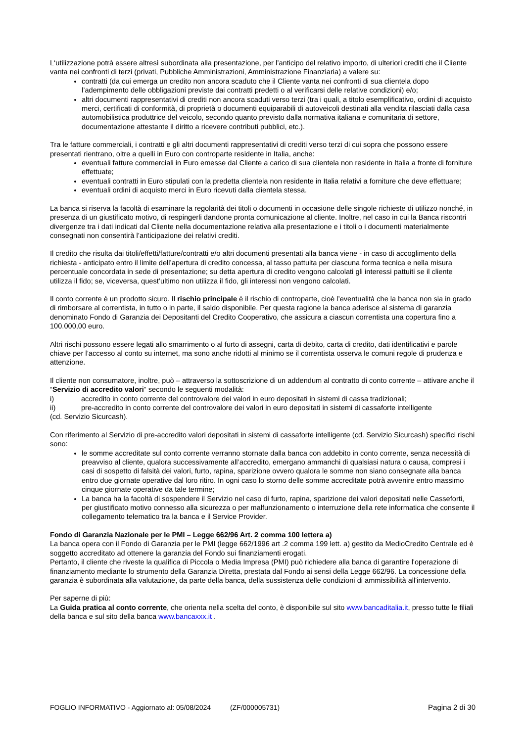L‘utilizzazione potrà essere altresì subordinata alla presentazione, per l’anticipo del relativo importo, di ulteriori crediti che il Cliente vanta nei confronti di terzi (privati, Pubbliche Amministrazioni, Amministrazione Finanziaria) a valere su:
contratti (da cui emerga un credito non ancora scaduto che il Cliente vanta nei confronti di sua clientela dopo l’adempimento delle obbligazioni previste dai contratti predetti o al verificarsi delle relative condizioni) e/o;
altri documenti rappresentativi di crediti non ancora scaduti verso terzi (tra i quali, a titolo esemplificativo, ordini di acquisto merci, certificati di conformità, di proprietà o documenti equiparabili di autoveicoli destinati alla vendita rilasciati dalla casa automobilistica produttrice del veicolo, secondo quanto previsto dalla normativa italiana e comunitaria di settore, documentazione attestante il diritto a ricevere contributi pubblici, etc.).
Tra le fatture commerciali, i contratti e gli altri documenti rappresentativi di crediti verso terzi di cui sopra che possono essere presentati rientrano, oltre a quelli in Euro con controparte residente in Italia, anche:
eventuali fatture commerciali in Euro emesse dal Cliente a carico di sua clientela non residente in Italia a fronte di forniture effettuate;
eventuali contratti in Euro stipulati con la predetta clientela non residente in Italia relativi a forniture che deve effettuare;
eventuali ordini di acquisto merci in Euro ricevuti dalla clientela stessa.
La banca si riserva la facoltà di esaminare la regolarità dei titoli o documenti in occasione delle singole richieste di utilizzo nonché, in presenza di un giustificato motivo, di respingerli dandone pronta comunicazione al cliente. Inoltre, nel caso in cui la Banca riscontri divergenze tra i dati indicati dal Cliente nella documentazione relativa alla presentazione e i titoli o i documenti materialmente consegnati non consentirà l’anticipazione dei relativi crediti.
Il credito che risulta dai titoli/effetti/fatture/contratti e/o altri documenti presentati alla banca viene - in caso di accoglimento della richiesta - anticipato entro il limite dell’apertura di credito concessa, al tasso pattuita per ciascuna forma tecnica e nella misura percentuale concordata in sede di presentazione; su detta apertura di credito vengono calcolati gli interessi pattuiti se il cliente utilizza il fido; se, viceversa, quest’ultimo non utilizza il fido, gli interessi non vengono calcolati.
Il conto corrente è un prodotto sicuro. Il rischio principale è il rischio di controparte, cioè l’eventualità che la banca non sia in grado di rimborsare al correntista, in tutto o in parte, il saldo disponibile. Per questa ragione la banca aderisce al sistema di garanzia denominato Fondo di Garanzia dei Depositanti del Credito Cooperativo, che assicura a ciascun correntista una copertura fino a 100.000,00 euro.
Altri rischi possono essere legati allo smarrimento o al furto di assegni, carta di debito, carta di credito, dati identificativi e parole chiave per l’accesso al conto su internet, ma sono anche ridotti al minimo se il correntista osserva le comuni regole di prudenza e attenzione.
Il cliente non consumatore, inoltre, può – attraverso la sottoscrizione di un addendum al contratto di conto corrente – attivare anche il “Servizio di accredito valori” secondo le seguenti modalità:
i) accredito in conto corrente del controvalore dei valori in euro depositati in sistemi di cassa tradizionali;
ii) pre-accredito in conto corrente del controvalore dei valori in euro depositati in sistemi di cassaforte intelligente
(cd. Servizio Sicurcash).
Con riferimento al Servizio di pre-accredito valori depositati in sistemi di cassaforte intelligente (cd. Servizio Sicurcash) specifici rischi sono:
le somme accreditate sul conto corrente verranno stornate dalla banca con addebito in conto corrente, senza necessità di preavviso al cliente, qualora successivamente all’accredito, emergano ammanchi di qualsiasi natura o causa, compresi i casi di sospetto di falsità dei valori, furto, rapina, sparizione ovvero qualora le somme non siano consegnate alla banca entro due giornate operative dal loro ritiro. In ogni caso lo storno delle somme accreditate potrà avvenire entro massimo cinque giornate operative da tale termine;
La banca ha la facoltà di sospendere il Servizio nel caso di furto, rapina, sparizione dei valori depositati nelle Casseforti, per giustificato motivo connesso alla sicurezza o per malfunzionamento o interruzione della rete informatica che consente il collegamento telematico tra la banca e il Service Provider.
Fondo di Garanzia Nazionale per le PMI – Legge 662/96 Art. 2 comma 100 lettera a)
La banca opera con il Fondo di Garanzia per le PMI (legge 662/1996 art .2 comma 199 lett. a) gestito da MedioCredito Centrale ed è soggetto accreditato ad ottenere la garanzia del Fondo sui finanziamenti erogati.
Pertanto, il cliente che riveste la qualifica di Piccola o Media Impresa (PMI) può richiedere alla banca di garantire l'operazione di finanziamento mediante lo strumento della Garanzia Diretta, prestata dal Fondo ai sensi della Legge 662/96. La concessione della garanzia è subordinata alla valutazione, da parte della banca, della sussistenza delle condizioni di ammissibilità all'intervento.
Per saperne di più:
La Guida pratica al conto corrente, che orienta nella scelta del conto, è disponibile sul sito www.bancaditalia.it, presso tutte le filiali della banca e sul sito della banca www.bancaxxx.it .
FOGLIO INFORMATIVO - Aggiornato al: 05/08/2024 (ZF/000005731) Pagina 2 di 30